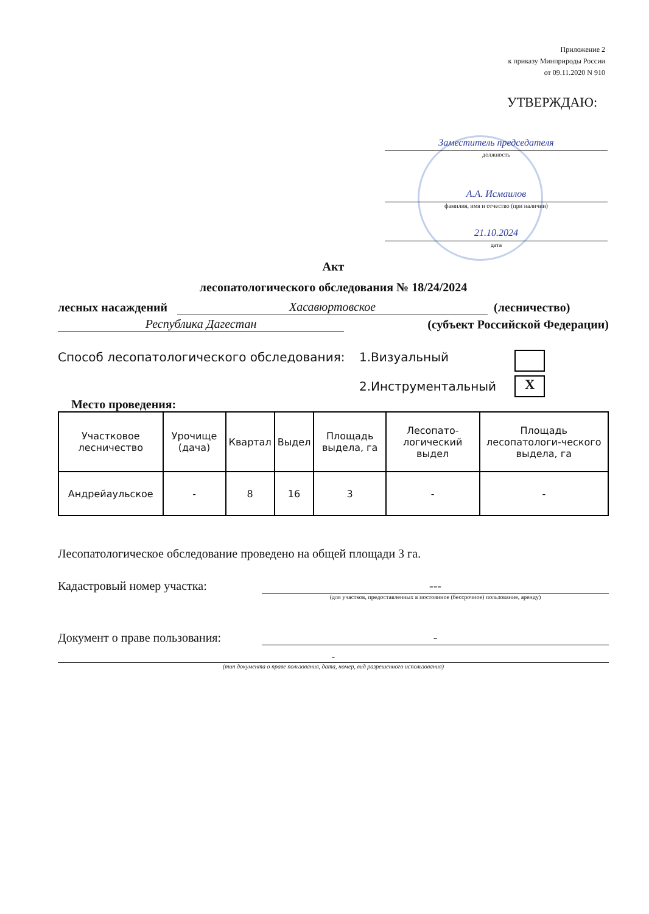Приложение 2
к приказу Минприроды России
от 09.11.2020 N 910
УТВЕРЖДАЮ:
Заместитель председателя
должность
А.А. Исмаилов
фамилия, имя и отчество (при наличии)
21.10.2024
дата
Акт
лесопатологического обследования № 18/24/2024
лесных насаждений Хасавюртовское (лесничество)
Республика Дагестан (субъект Российской Федерации)
Способ лесопатологического обследования: 1.Визуальный
2.Инструментальный
X
Место проведения:
| Участковое лесничество | Урочище (дача) | Квартал | Выдел | Площадь выдела, га | Лесопато-логический выдел | Площадь лесопатологи-ческого выдела, га |
| --- | --- | --- | --- | --- | --- | --- |
| Андрейаульское | - | 8 | 16 | 3 | - | - |
Лесопатологическое обследование проведено на общей площади 3 га.
Кадастровый номер участка: ---
(для участков, предоставленных в постоянное (бессрочное) пользование, аренду)
Документ о праве пользования: -
-
(тип документа о праве пользования, дата, номер, вид разрешенного использования)